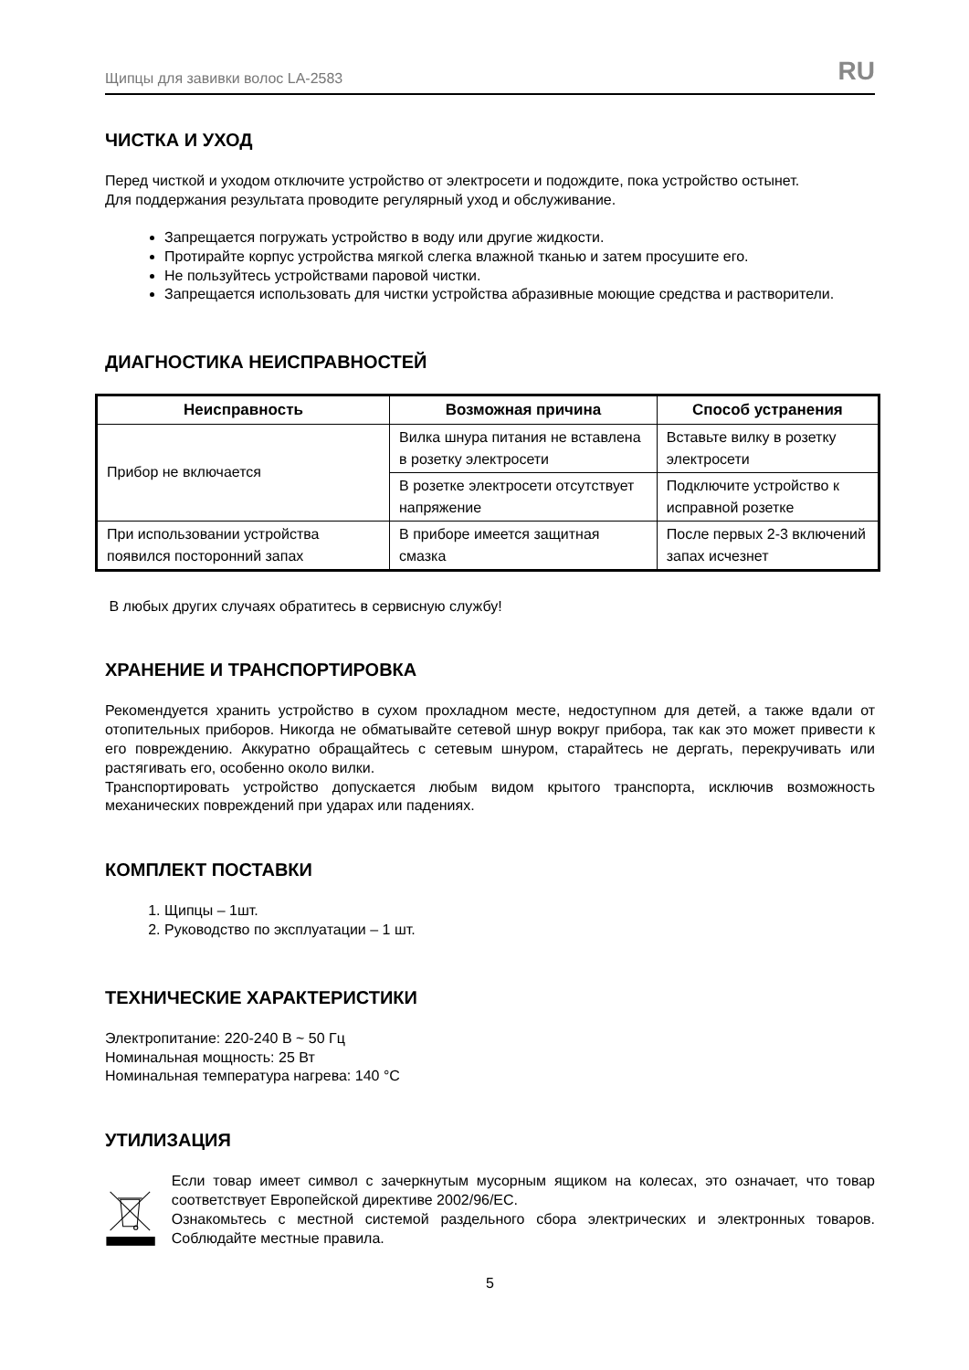Щипцы для завивки волос LA-2583 RU
ЧИСТКА И УХОД
Перед чисткой и уходом отключите устройство от электросети и подождите, пока устройство остынет.
Для поддержания результата проводите регулярный уход и обслуживание.
Запрещается погружать устройство в воду или другие жидкости.
Протирайте корпус устройства мягкой слегка влажной тканью и затем просушите его.
Не пользуйтесь устройствами паровой чистки.
Запрещается использовать для чистки устройства абразивные моющие средства и растворители.
ДИАГНОСТИКА НЕИСПРАВНОСТЕЙ
| Неисправность | Возможная причина | Способ устранения |
| --- | --- | --- |
| Прибор не включается | Вилка шнура питания не вставлена в розетку электросети | Вставьте вилку в розетку электросети |
| | В розетке электросети отсутствует напряжение | Подключите устройство к исправной розетке |
| При использовании устройства появился посторонний запах | В приборе имеется защитная смазка | После первых 2-3 включений запах исчезнет |
В любых других случаях обратитесь в сервисную службу!
ХРАНЕНИЕ И ТРАНСПОРТИРОВКА
Рекомендуется хранить устройство в сухом прохладном месте, недоступном для детей, а также вдали от отопительных приборов. Никогда не обматывайте сетевой шнур вокруг прибора, так как это может привести к его повреждению. Аккуратно обращайтесь с сетевым шнуром, старайтесь не дергать, перекручивать или растягивать его, особенно около вилки.
Транспортировать устройство допускается любым видом крытого транспорта, исключив возможность механических повреждений при ударах или падениях.
КОМПЛЕКТ ПОСТАВКИ
1. Щипцы – 1шт.
2. Руководство по эксплуатации – 1 шт.
ТЕХНИЧЕСКИЕ ХАРАКТЕРИСТИКИ
Электропитание: 220-240 В ~ 50 Гц
Номинальная мощность: 25 Вт
Номинальная температура нагрева: 140 °С
УТИЛИЗАЦИЯ
Если товар имеет символ с зачеркнутым мусорным ящиком на колесах, это означает, что товар соответствует Европейской директиве 2002/96/ЕС.
Ознакомьтесь с местной системой раздельного сбора электрических и электронных товаров. Соблюдайте местные правила.
5